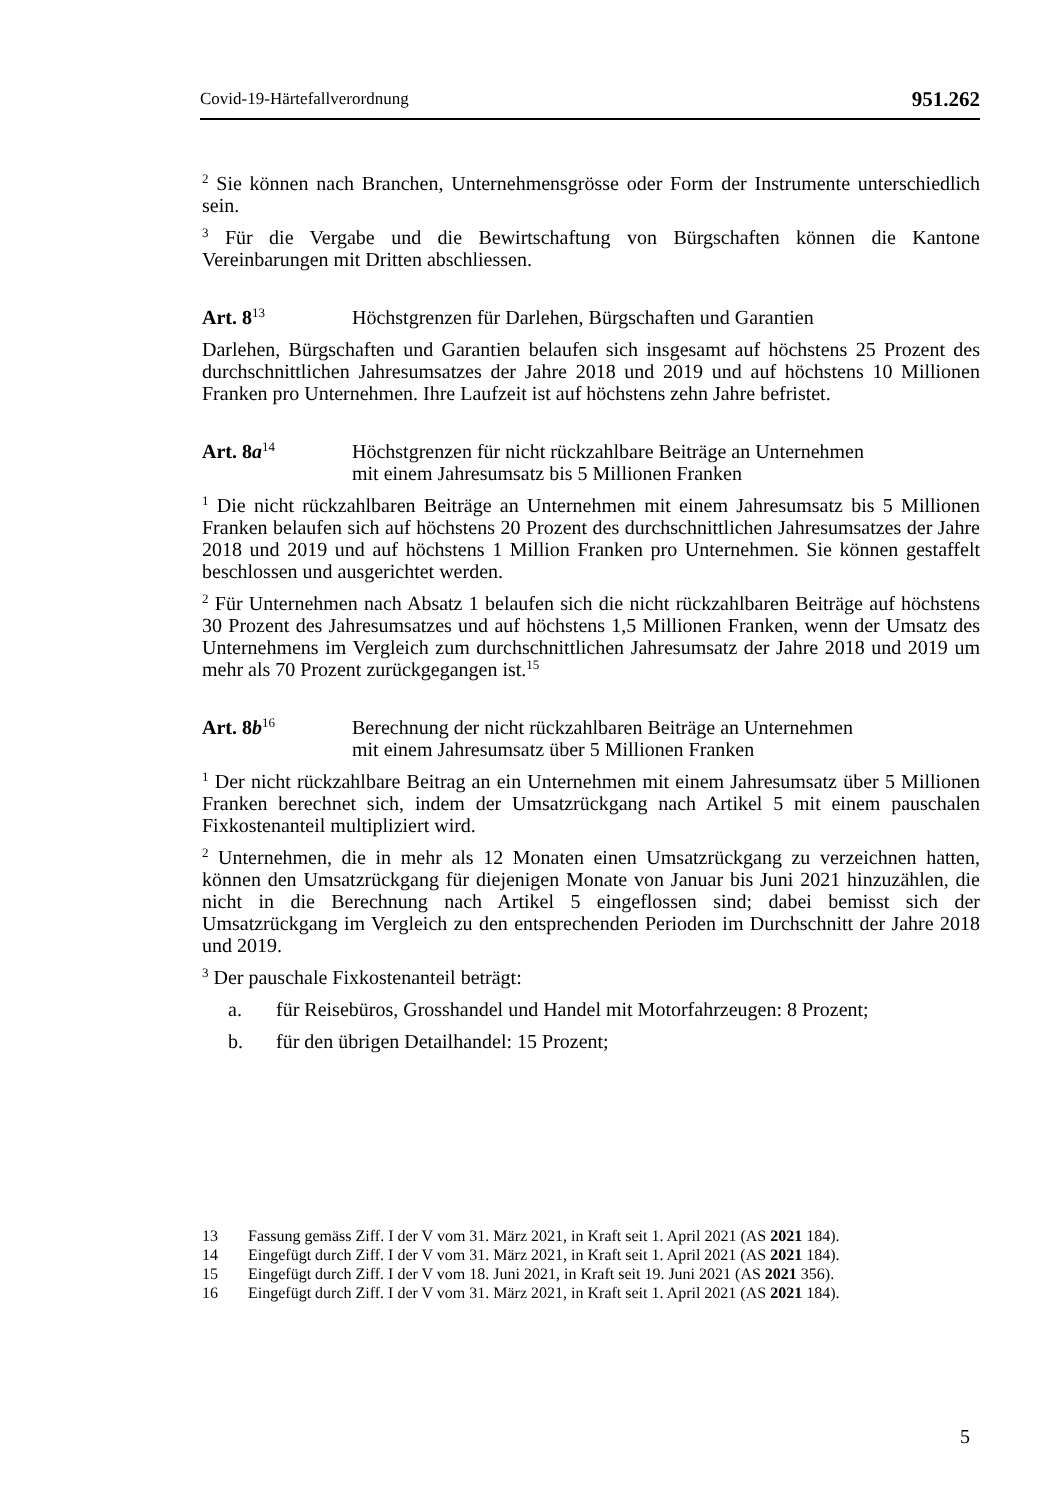Covid-19-Härtefallverordnung 951.262
<sup>2</sup> Sie können nach Branchen, Unternehmensgrösse oder Form der Instrumente unterschiedlich sein.
<sup>3</sup> Für die Vergabe und die Bewirtschaftung von Bürgschaften können die Kantone Vereinbarungen mit Dritten abschliessen.
Art. 8<sup>13</sup>
Höchstgrenzen für Darlehen, Bürgschaften und Garantien
Darlehen, Bürgschaften und Garantien belaufen sich insgesamt auf höchstens 25 Prozent des durchschnittlichen Jahresumsatzes der Jahre 2018 und 2019 und auf höchstens 10 Millionen Franken pro Unternehmen. Ihre Laufzeit ist auf höchstens zehn Jahre befristet.
Art. 8a<sup>14</sup>
Höchstgrenzen für nicht rückzahlbare Beiträge an Unternehmen
mit einem Jahresumsatz bis 5 Millionen Franken
<sup>1</sup> Die nicht rückzahlbaren Beiträge an Unternehmen mit einem Jahresumsatz bis 5 Millionen Franken belaufen sich auf höchstens 20 Prozent des durchschnittlichen Jahresumsatzes der Jahre 2018 und 2019 und auf höchstens 1 Million Franken pro Unternehmen. Sie können gestaffelt beschlossen und ausgerichtet werden.
<sup>2</sup> Für Unternehmen nach Absatz 1 belaufen sich die nicht rückzahlbaren Beiträge auf höchstens 30 Prozent des Jahresumsatzes und auf höchstens 1,5 Millionen Franken, wenn der Umsatz des Unternehmens im Vergleich zum durchschnittlichen Jahresumsatz der Jahre 2018 und 2019 um mehr als 70 Prozent zurückgegangen ist.<sup>15</sup>
Art. 8b<sup>16</sup>
Berechnung der nicht rückzahlbaren Beiträge an Unternehmen
mit einem Jahresumsatz über 5 Millionen Franken
<sup>1</sup> Der nicht rückzahlbare Beitrag an ein Unternehmen mit einem Jahresumsatz über 5 Millionen Franken berechnet sich, indem der Umsatzrückgang nach Artikel 5 mit einem pauschalen Fixkostenanteil multipliziert wird.
<sup>2</sup> Unternehmen, die in mehr als 12 Monaten einen Umsatzrückgang zu verzeichnen hatten, können den Umsatzrückgang für diejenigen Monate von Januar bis Juni 2021 hinzuzählen, die nicht in die Berechnung nach Artikel 5 eingeflossen sind; dabei bemisst sich der Umsatzrückgang im Vergleich zu den entsprechenden Perioden im Durchschnitt der Jahre 2018 und 2019.
<sup>3</sup> Der pauschale Fixkostenanteil beträgt:
a. für Reisebüros, Grosshandel und Handel mit Motorfahrzeugen: 8 Prozent;
b. für den übrigen Detailhandel: 15 Prozent;
13 Fassung gemäss Ziff. I der V vom 31. März 2021, in Kraft seit 1. April 2021 (AS 2021 184).
14 Eingefügt durch Ziff. I der V vom 31. März 2021, in Kraft seit 1. April 2021 (AS 2021 184).
15 Eingefügt durch Ziff. I der V vom 18. Juni 2021, in Kraft seit 19. Juni 2021 (AS 2021 356).
16 Eingefügt durch Ziff. I der V vom 31. März 2021, in Kraft seit 1. April 2021 (AS 2021 184).
5